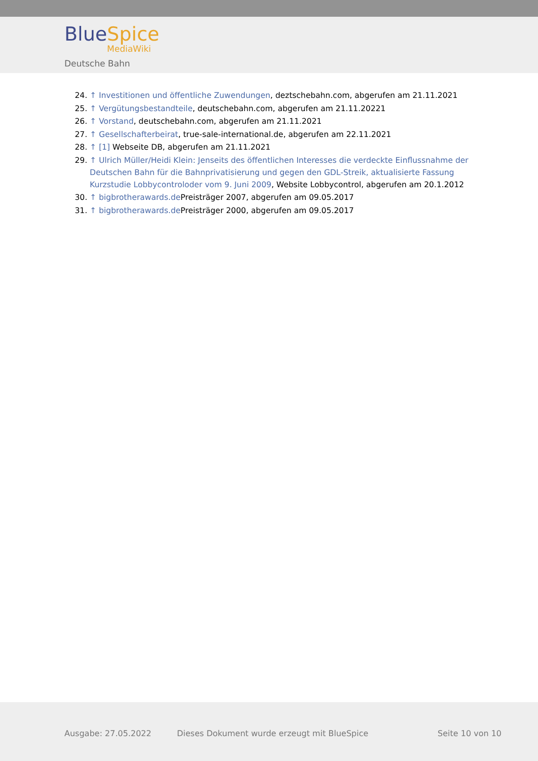BlueSpice
MediaWiki
Deutsche Bahn
24. ↑ Investitionen und öffentliche Zuwendungen, deztschebahn.com, abgerufen am 21.11.2021
25. ↑ Vergütungsbestandteile, deutschebahn.com, abgerufen am 21.11.20221
26. ↑ Vorstand, deutschebahn.com, abgerufen am 21.11.2021
27. ↑ Gesellschafterbeirat, true-sale-international.de, abgerufen am 22.11.2021
28. ↑ [1] Webseite DB, abgerufen am 21.11.2021
29. ↑ Ulrich Müller/Heidi Klein: Jenseits des öffentlichen Interesses die verdeckte Einflussnahme der Deutschen Bahn für die Bahnprivatisierung und gegen den GDL-Streik, aktualisierte Fassung Kurzstudie Lobbycontroloder vom 9. Juni 2009, Website Lobbycontrol, abgerufen am 20.1.2012
30. ↑ bigbrotherawards.de Preisträger 2007, abgerufen am 09.05.2017
31. ↑ bigbrotherawards.de Preisträger 2000, abgerufen am 09.05.2017
Ausgabe: 27.05.2022 Dieses Dokument wurde erzeugt mit BlueSpice
Seite 10 von 10